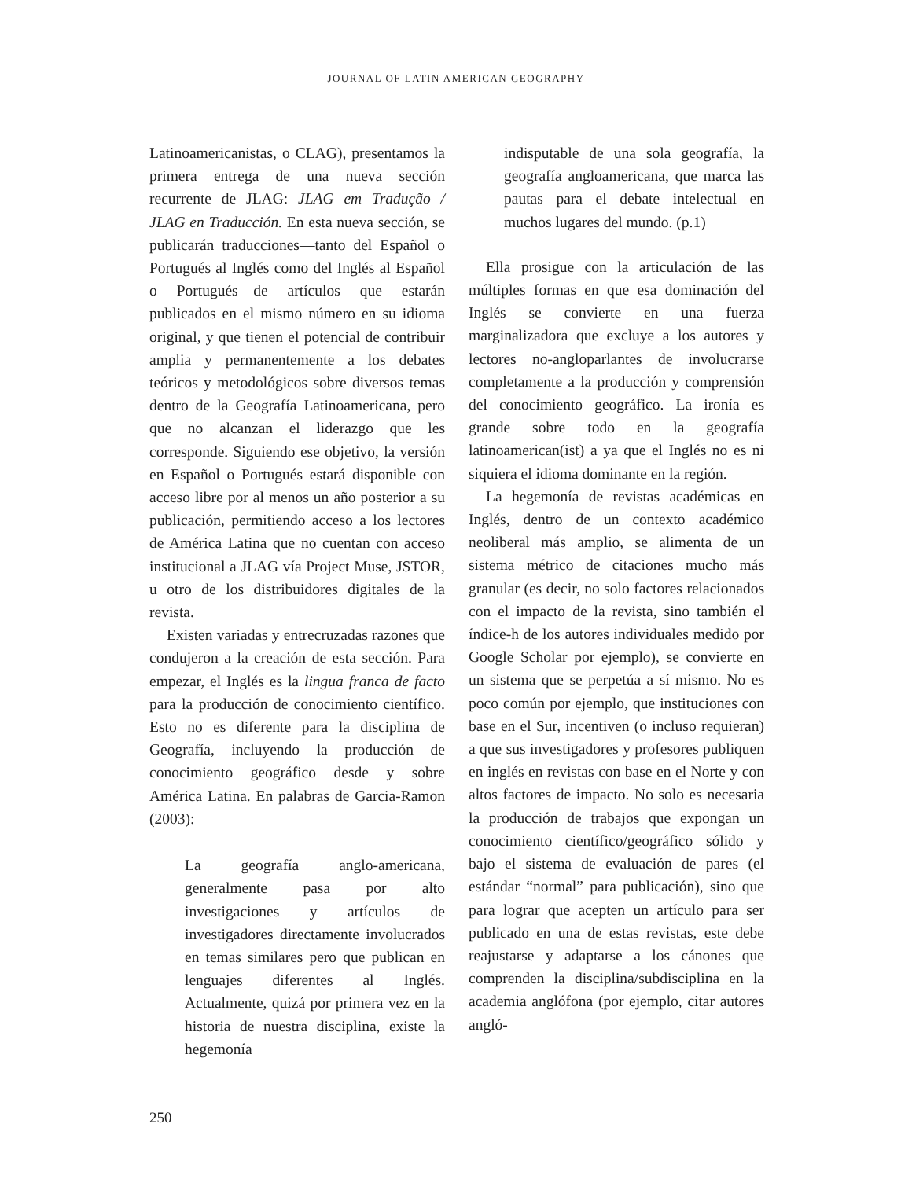JOURNAL OF LATIN AMERICAN GEOGRAPHY
Latinoamericanistas, o CLAG), presentamos la primera entrega de una nueva sección recurrente de JLAG: JLAG em Tradução / JLAG en Traducción. En esta nueva sección, se publicarán traducciones—tanto del Español o Portugués al Inglés como del Inglés al Español o Portugués—de artículos que estarán publicados en el mismo número en su idioma original, y que tienen el potencial de contribuir amplia y permanentemente a los debates teóricos y metodológicos sobre diversos temas dentro de la Geografía Latinoamericana, pero que no alcanzan el liderazgo que les corresponde. Siguiendo ese objetivo, la versión en Español o Portugués estará disponible con acceso libre por al menos un año posterior a su publicación, permitiendo acceso a los lectores de América Latina que no cuentan con acceso institucional a JLAG vía Project Muse, JSTOR, u otro de los distribuidores digitales de la revista.
Existen variadas y entrecruzadas razones que condujeron a la creación de esta sección. Para empezar, el Inglés es la lingua franca de facto para la producción de conocimiento científico. Esto no es diferente para la disciplina de Geografía, incluyendo la producción de conocimiento geográfico desde y sobre América Latina. En palabras de Garcia-Ramon (2003):
La geografía anglo-americana, generalmente pasa por alto investigaciones y artículos de investigadores directamente involucrados en temas similares pero que publican en lenguajes diferentes al Inglés. Actualmente, quizá por primera vez en la historia de nuestra disciplina, existe la hegemonía
indisputable de una sola geografía, la geografía angloamericana, que marca las pautas para el debate intelectual en muchos lugares del mundo. (p.1)
Ella prosigue con la articulación de las múltiples formas en que esa dominación del Inglés se convierte en una fuerza marginalizadora que excluye a los autores y lectores no-angloparlantes de involucrarse completamente a la producción y comprensión del conocimiento geográfico. La ironía es grande sobre todo en la geografía latinoamerican(ist) a ya que el Inglés no es ni siquiera el idioma dominante en la región.
La hegemonía de revistas académicas en Inglés, dentro de un contexto académico neoliberal más amplio, se alimenta de un sistema métrico de citaciones mucho más granular (es decir, no solo factores relacionados con el impacto de la revista, sino también el índice-h de los autores individuales medido por Google Scholar por ejemplo), se convierte en un sistema que se perpetúa a sí mismo. No es poco común por ejemplo, que instituciones con base en el Sur, incentiven (o incluso requieran) a que sus investigadores y profesores publiquen en inglés en revistas con base en el Norte y con altos factores de impacto. No solo es necesaria la producción de trabajos que expongan un conocimiento científico/geográfico sólido y bajo el sistema de evaluación de pares (el estándar “normal” para publicación), sino que para lograr que acepten un artículo para ser publicado en una de estas revistas, este debe reajustarse y adaptarse a los cánones que comprenden la disciplina/subdisciplina en la academia anglófona (por ejemplo, citar autores angló-
250